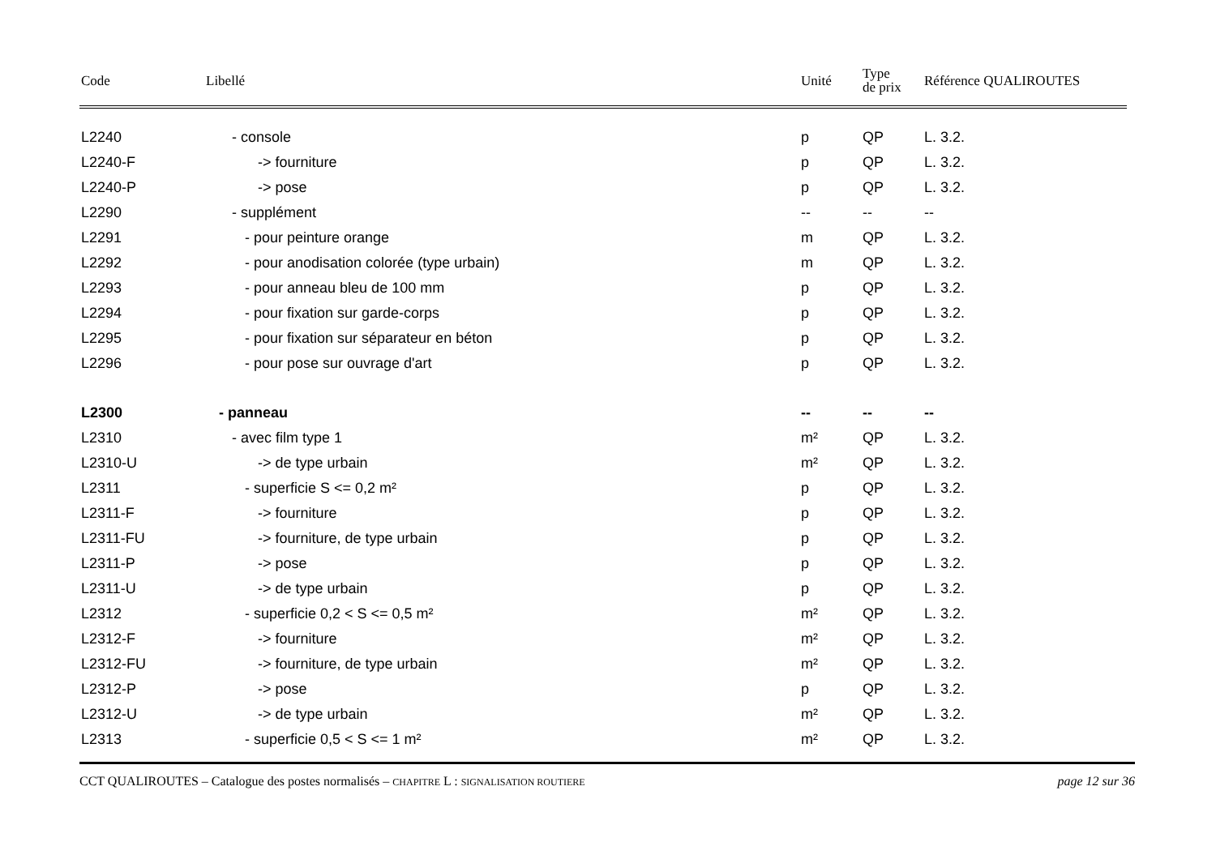| Code | Libellé | Unité | Type de prix | Référence QUALIROUTES |
| --- | --- | --- | --- | --- |
| L2240 | - console | p | QP | L. 3.2. |
| L2240-F | -> fourniture | p | QP | L. 3.2. |
| L2240-P | -> pose | p | QP | L. 3.2. |
| L2290 | - supplément | -- | -- | -- |
| L2291 | - pour peinture orange | m | QP | L. 3.2. |
| L2292 | - pour anodisation colorée (type urbain) | m | QP | L. 3.2. |
| L2293 | - pour anneau bleu de 100 mm | p | QP | L. 3.2. |
| L2294 | - pour fixation sur garde-corps | p | QP | L. 3.2. |
| L2295 | - pour fixation sur séparateur en béton | p | QP | L. 3.2. |
| L2296 | - pour pose sur ouvrage d'art | p | QP | L. 3.2. |
| L2300 | - panneau | -- | -- | -- |
| L2310 | - avec film type 1 | m² | QP | L. 3.2. |
| L2310-U | -> de type urbain | m² | QP | L. 3.2. |
| L2311 | - superficie S <= 0,2 m² | p | QP | L. 3.2. |
| L2311-F | -> fourniture | p | QP | L. 3.2. |
| L2311-FU | -> fourniture, de type urbain | p | QP | L. 3.2. |
| L2311-P | -> pose | p | QP | L. 3.2. |
| L2311-U | -> de type urbain | p | QP | L. 3.2. |
| L2312 | - superficie 0,2 < S <= 0,5 m² | m² | QP | L. 3.2. |
| L2312-F | -> fourniture | m² | QP | L. 3.2. |
| L2312-FU | -> fourniture, de type urbain | m² | QP | L. 3.2. |
| L2312-P | -> pose | p | QP | L. 3.2. |
| L2312-U | -> de type urbain | m² | QP | L. 3.2. |
| L2313 | - superficie 0,5 < S <= 1 m² | m² | QP | L. 3.2. |
CCT QUALIROUTES – Catalogue des postes normalisés – CHAPITRE L : SIGNALISATION ROUTIERE page 12 sur 36